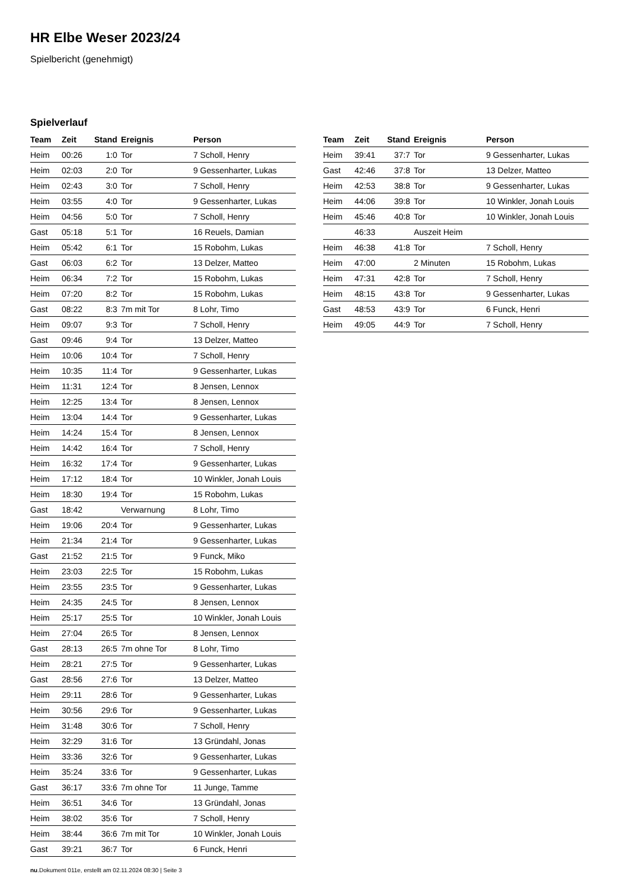HR Elbe Weser 2023/24
Spielbericht (genehmigt)
Spielverlauf
| Team | Zeit | Stand | Ereignis | Person |
| --- | --- | --- | --- | --- |
| Heim | 00:26 | 1:0 | Tor | 7 Scholl, Henry |
| Heim | 02:03 | 2:0 | Tor | 9 Gessenharter, Lukas |
| Heim | 02:43 | 3:0 | Tor | 7 Scholl, Henry |
| Heim | 03:55 | 4:0 | Tor | 9 Gessenharter, Lukas |
| Heim | 04:56 | 5:0 | Tor | 7 Scholl, Henry |
| Gast | 05:18 | 5:1 | Tor | 16 Reuels, Damian |
| Heim | 05:42 | 6:1 | Tor | 15 Robohm, Lukas |
| Gast | 06:03 | 6:2 | Tor | 13 Delzer, Matteo |
| Heim | 06:34 | 7:2 | Tor | 15 Robohm, Lukas |
| Heim | 07:20 | 8:2 | Tor | 15 Robohm, Lukas |
| Gast | 08:22 | 8:3 | 7m mit Tor | 8 Lohr, Timo |
| Heim | 09:07 | 9:3 | Tor | 7 Scholl, Henry |
| Gast | 09:46 | 9:4 | Tor | 13 Delzer, Matteo |
| Heim | 10:06 | 10:4 | Tor | 7 Scholl, Henry |
| Heim | 10:35 | 11:4 | Tor | 9 Gessenharter, Lukas |
| Heim | 11:31 | 12:4 | Tor | 8 Jensen, Lennox |
| Heim | 12:25 | 13:4 | Tor | 8 Jensen, Lennox |
| Heim | 13:04 | 14:4 | Tor | 9 Gessenharter, Lukas |
| Heim | 14:24 | 15:4 | Tor | 8 Jensen, Lennox |
| Heim | 14:42 | 16:4 | Tor | 7 Scholl, Henry |
| Heim | 16:32 | 17:4 | Tor | 9 Gessenharter, Lukas |
| Heim | 17:12 | 18:4 | Tor | 10 Winkler, Jonah Louis |
| Heim | 18:30 | 19:4 | Tor | 15 Robohm, Lukas |
| Gast | 18:42 | | Verwarnung | 8 Lohr, Timo |
| Heim | 19:06 | 20:4 | Tor | 9 Gessenharter, Lukas |
| Heim | 21:34 | 21:4 | Tor | 9 Gessenharter, Lukas |
| Gast | 21:52 | 21:5 | Tor | 9 Funck, Miko |
| Heim | 23:03 | 22:5 | Tor | 15 Robohm, Lukas |
| Heim | 23:55 | 23:5 | Tor | 9 Gessenharter, Lukas |
| Heim | 24:35 | 24:5 | Tor | 8 Jensen, Lennox |
| Heim | 25:17 | 25:5 | Tor | 10 Winkler, Jonah Louis |
| Heim | 27:04 | 26:5 | Tor | 8 Jensen, Lennox |
| Gast | 28:13 | 26:5 | 7m ohne Tor | 8 Lohr, Timo |
| Heim | 28:21 | 27:5 | Tor | 9 Gessenharter, Lukas |
| Gast | 28:56 | 27:6 | Tor | 13 Delzer, Matteo |
| Heim | 29:11 | 28:6 | Tor | 9 Gessenharter, Lukas |
| Heim | 30:56 | 29:6 | Tor | 9 Gessenharter, Lukas |
| Heim | 31:48 | 30:6 | Tor | 7 Scholl, Henry |
| Heim | 32:29 | 31:6 | Tor | 13 Gründahl, Jonas |
| Heim | 33:36 | 32:6 | Tor | 9 Gessenharter, Lukas |
| Heim | 35:24 | 33:6 | Tor | 9 Gessenharter, Lukas |
| Gast | 36:17 | 33:6 | 7m ohne Tor | 11 Junge, Tamme |
| Heim | 36:51 | 34:6 | Tor | 13 Gründahl, Jonas |
| Heim | 38:02 | 35:6 | Tor | 7 Scholl, Henry |
| Heim | 38:44 | 36:6 | 7m mit Tor | 10 Winkler, Jonah Louis |
| Gast | 39:21 | 36:7 | Tor | 6 Funck, Henri |
| Team | Zeit | Stand | Ereignis | Person |
| --- | --- | --- | --- | --- |
| Heim | 39:41 | 37:7 | Tor | 9 Gessenharter, Lukas |
| Gast | 42:46 | 37:8 | Tor | 13 Delzer, Matteo |
| Heim | 42:53 | 38:8 | Tor | 9 Gessenharter, Lukas |
| Heim | 44:06 | 39:8 | Tor | 10 Winkler, Jonah Louis |
| Heim | 45:46 | 40:8 | Tor | 10 Winkler, Jonah Louis |
| | 46:33 | | Auszeit Heim | |
| Heim | 46:38 | 41:8 | Tor | 7 Scholl, Henry |
| Heim | 47:00 | | 2 Minuten | 15 Robohm, Lukas |
| Heim | 47:31 | 42:8 | Tor | 7 Scholl, Henry |
| Heim | 48:15 | 43:8 | Tor | 9 Gessenharter, Lukas |
| Gast | 48:53 | 43:9 | Tor | 6 Funck, Henri |
| Heim | 49:05 | 44:9 | Tor | 7 Scholl, Henry |
nu.Dokument 011e, erstellt am 02.11.2024 08:30 | Seite 3